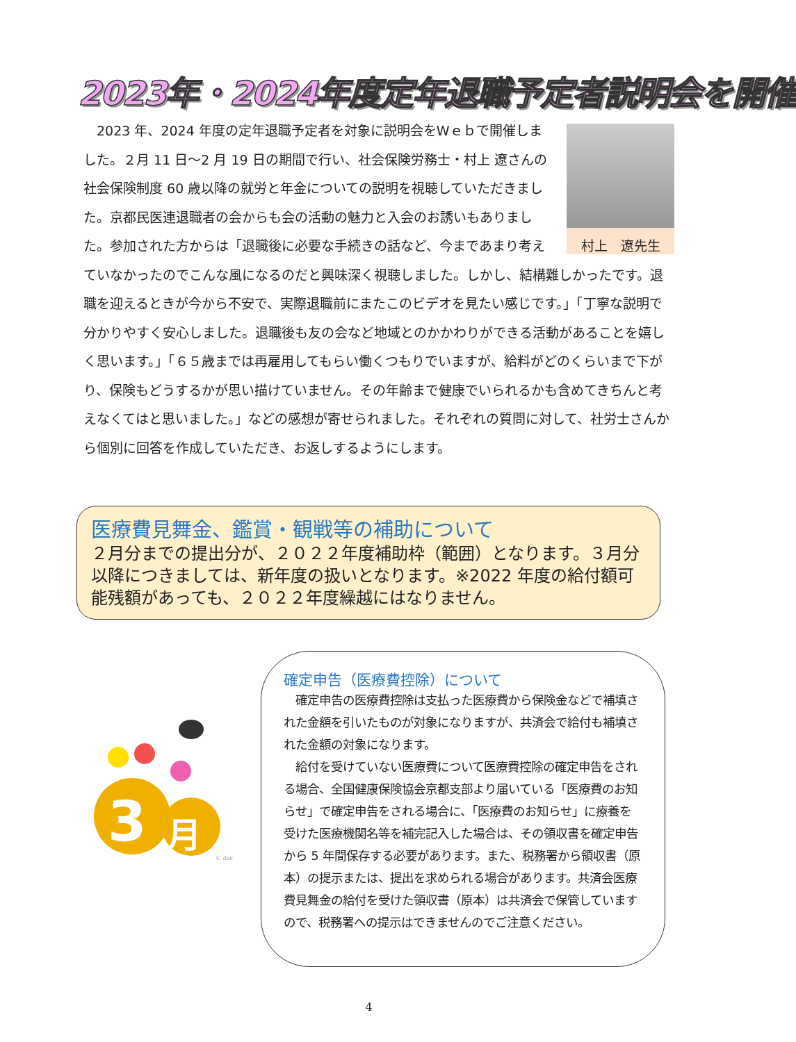2023年・2024年度定年退職予定者説明会を開催
村上　遼先生
　2023 年、2024 年度の定年退職予定者を対象に説明会をWｅｂで開催しました。２月 11 日～2 月 19 日の期間で行い、社会保険労務士・村上 遼さんの社会保険制度 60 歳以降の就労と年金についての説明を視聴していただきました。京都民医連退職者の会からも会の活動の魅力と入会のお誘いもありました。参加された方からは「退職後に必要な手続きの話など、今まであまり考えていなかったのでこんな風になるのだと興味深く視聴しました。しかし、結構難しかったです。退職を迎えるときが今から不安で、実際退職前にまたこのビデオを見たい感じです。」「丁寧な説明で分かりやすく安心しました。退職後も友の会など地域とのかかわりができる活動があることを嬉しく思います。」「６５歳までは再雇用してもらい働くつもりでいますが、給料がどのくらいまで下がり、保険もどうするかが思い描けていません。その年齢まで健康でいられるかも含めてきちんと考えなくてはと思いました。」などの感想が寄せられました。それぞれの質問に対して、社労士さんから個別に回答を作成していただき、お返しするようにします。
医療費見舞金、鑑賞・観戦等の補助について
２月分までの提出分が、２０２２年度補助枠（範囲）となります。３月分以降につきましては、新年度の扱いとなります。※2022 年度の給付額可能残額があっても、２０２２年度繰越にはなりません。
3
月
© dak
確定申告（医療費控除）について
　確定申告の医療費控除は支払った医療費から保険金などで補填された金額を引いたものが対象になりますが、共済会で給付も補填された金額の対象になります。
　給付を受けていない医療費について医療費控除の確定申告をされる場合、全国健康保険協会京都支部より届いている「医療費のお知らせ」で確定申告をされる場合に、「医療費のお知らせ」に療養を受けた医療機関名等を補完記入した場合は、その領収書を確定申告から 5 年間保存する必要があります。また、税務署から領収書（原本）の提示または、提出を求められる場合があります。共済会医療費見舞金の給付を受けた領収書（原本）は共済会で保管していますので、税務署への提示はできませんのでご注意ください。
4